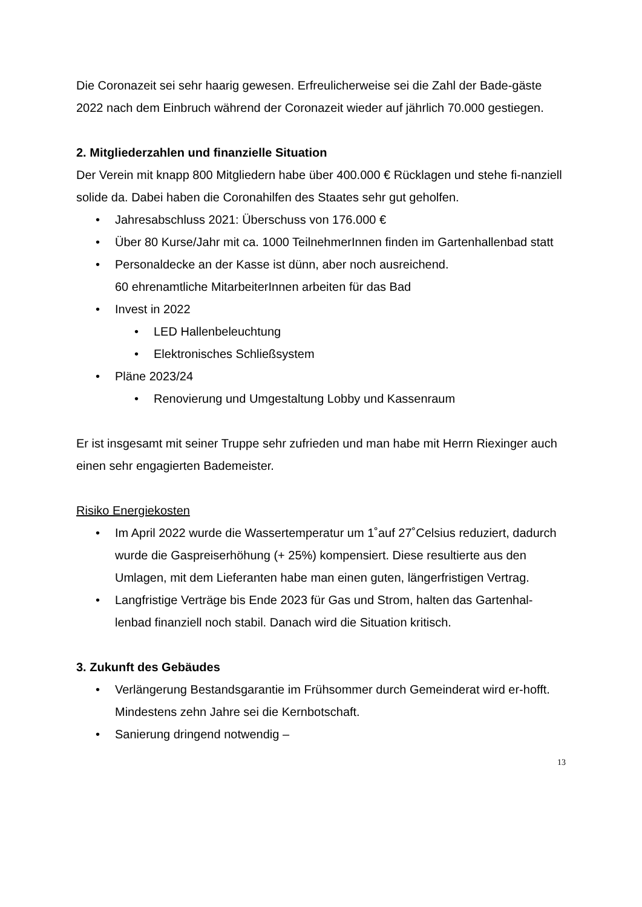Die Coronazeit sei sehr haarig gewesen. Erfreulicherweise sei die Zahl der Bade-gäste 2022 nach dem Einbruch während der Coronazeit wieder auf jährlich 70.000 gestiegen.
2. Mitgliederzahlen und finanzielle Situation
Der Verein mit knapp 800 Mitgliedern habe über 400.000 € Rücklagen und stehe fi-nanziell solide da. Dabei haben die Coronahilfen des Staates sehr gut geholfen.
• Jahresabschluss 2021: Überschuss von 176.000 €
• Über 80 Kurse/Jahr mit ca. 1000 TeilnehmerInnen finden im Gartenhallenbad statt
• Personaldecke an der Kasse ist dünn, aber noch ausreichend.
60 ehrenamtliche MitarbeiterInnen arbeiten für das Bad
• Invest in 2022
• LED Hallenbeleuchtung
• Elektronisches Schließsystem
• Pläne 2023/24
• Renovierung und Umgestaltung Lobby und Kassenraum
Er ist insgesamt mit seiner Truppe sehr zufrieden und man habe mit Herrn Riexinger auch einen sehr engagierten Bademeister.
Risiko Energiekosten
• Im April 2022 wurde die Wassertemperatur um 1˚auf 27˚Celsius reduziert, dadurch wurde die Gaspreiserhöhung (+ 25%) kompensiert. Diese resultierte aus den Umlagen, mit dem Lieferanten habe man einen guten, längerfristigen Vertrag.
• Langfristige Verträge bis Ende 2023 für Gas und Strom, halten das Gartenhal-lenbad finanziell noch stabil. Danach wird die Situation kritisch.
3. Zukunft des Gebäudes
• Verlängerung Bestandsgarantie im Frühsommer durch Gemeinderat wird er-hofft. Mindestens zehn Jahre sei die Kernbotschaft.
• Sanierung dringend notwendig –
13